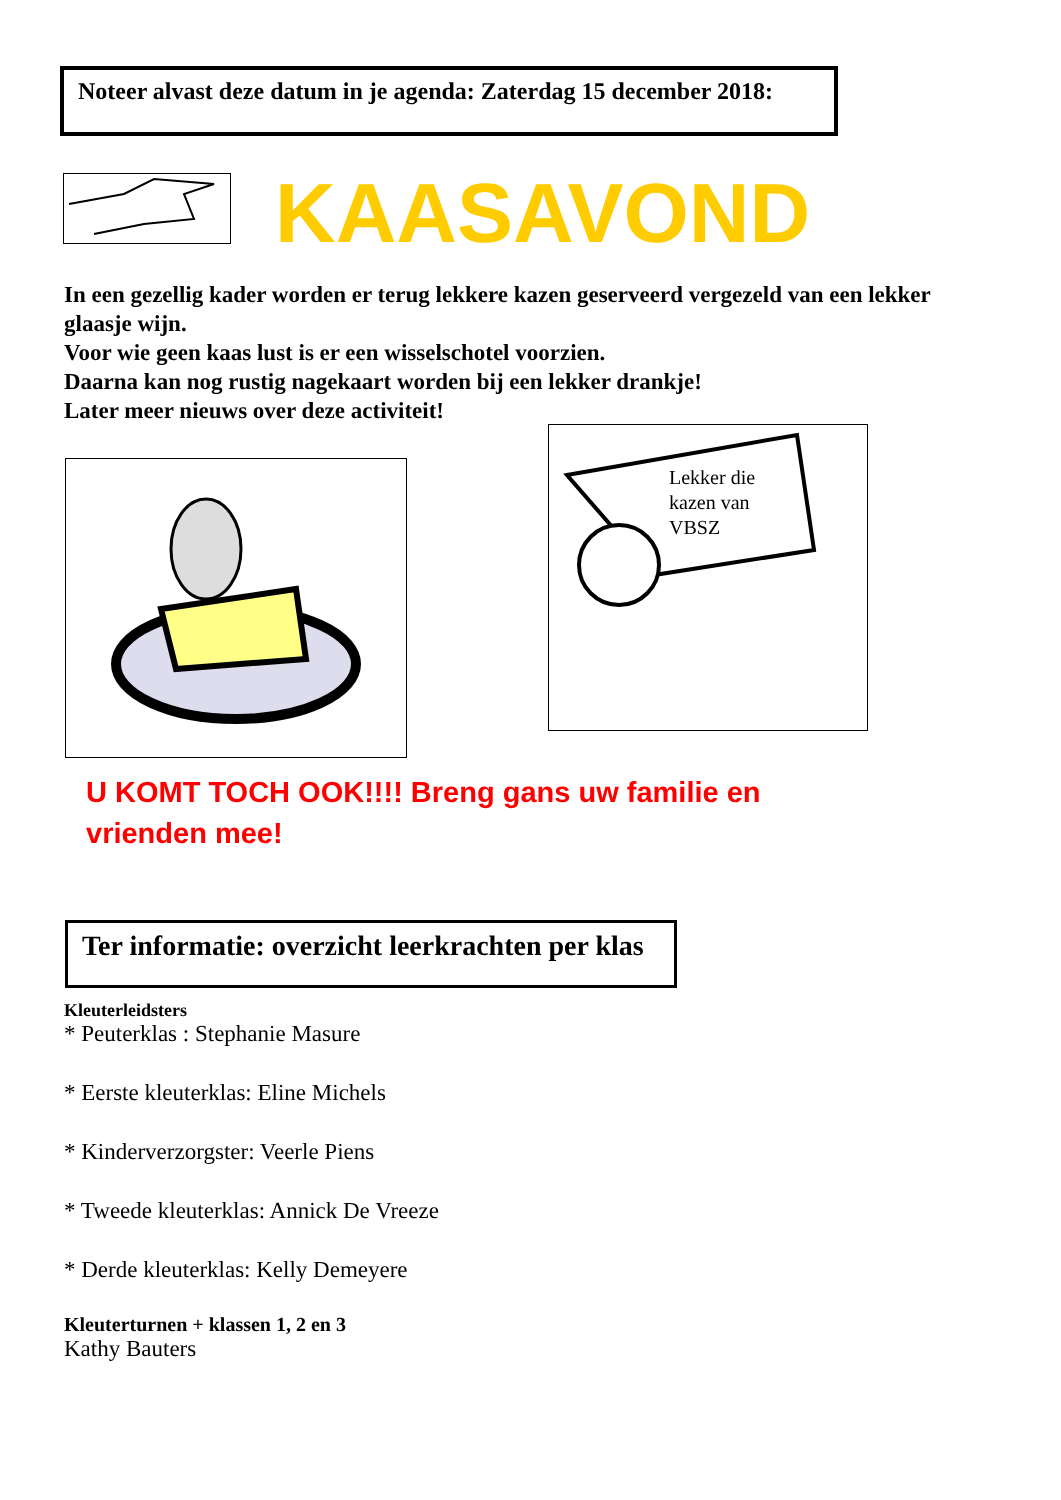Noteer alvast deze datum in je agenda: Zaterdag 15 december 2018:
KAASAVOND
In een gezellig kader worden er terug lekkere kazen geserveerd vergezeld van een lekker glaasje wijn.
Voor wie geen kaas lust is er een wisselschotel voorzien.
Daarna kan nog rustig nagekaart worden bij een lekker drankje!
Later meer nieuws over deze activiteit!
Lekker die
kazen van
VBSZ
U KOMT TOCH OOK!!!! Breng gans uw familie en vrienden mee!
Ter informatie: overzicht leerkrachten per klas
Kleuterleidsters
* Peuterklas : Stephanie Masure
* Eerste kleuterklas: Eline Michels
* Kinderverzorgster: Veerle Piens
* Tweede kleuterklas: Annick De Vreeze
* Derde kleuterklas: Kelly Demeyere
Kleuterturnen + klassen 1, 2 en 3
Kathy Bauters